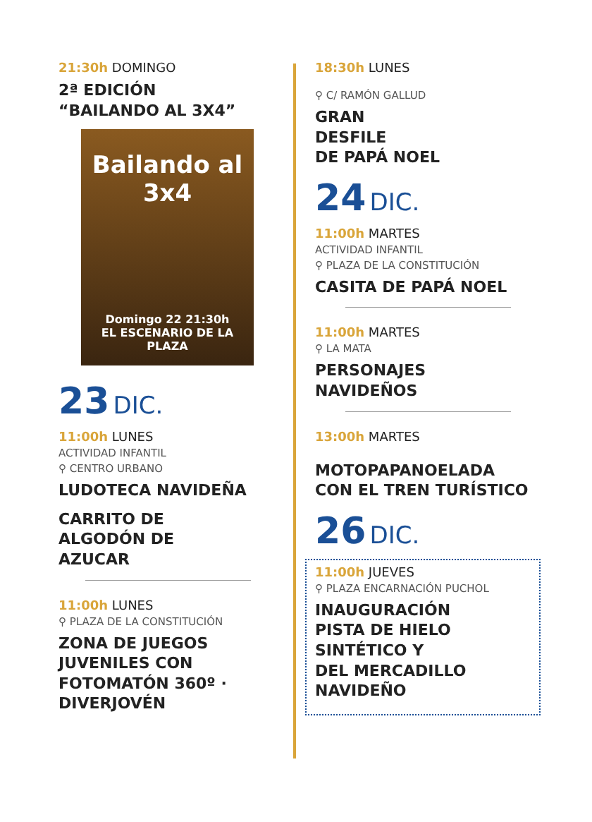21:30h DOMINGO
2ª EDICIÓN
“BAILANDO AL 3X4”
Bailando al 3x4
Domingo 22 21:30h
EL ESCENARIO DE LA PLAZA
23 DIC.
11:00h LUNES
ACTIVIDAD INFANTIL
⚲ CENTRO URBANO
LUDOTECA NAVIDEÑA
CARRITO DE
ALGODÓN DE
AZUCAR
11:00h LUNES
⚲ PLAZA DE LA CONSTITUCIÓN
ZONA DE JUEGOS
JUVENILES CON
FOTOMATÓN 360º ·
DIVERJOVÉN
18:30h LUNES
⚲ C/ RAMÓN GALLUD
GRAN
DESFILE
DE PAPÁ NOEL
24 DIC.
11:00h MARTES
ACTIVIDAD INFANTIL
⚲ PLAZA DE LA CONSTITUCIÓN
CASITA DE PAPÁ NOEL
11:00h MARTES
⚲ LA MATA
PERSONAJES
NAVIDEÑOS
13:00h MARTES
MOTOPAPANOELADA
CON EL TREN TURÍSTICO
26 DIC.
11:00h JUEVES
⚲ PLAZA ENCARNACIÓN PUCHOL
INAUGURACIÓN
PISTA DE HIELO
SINTÉTICO Y
DEL MERCADILLO
NAVIDEÑO